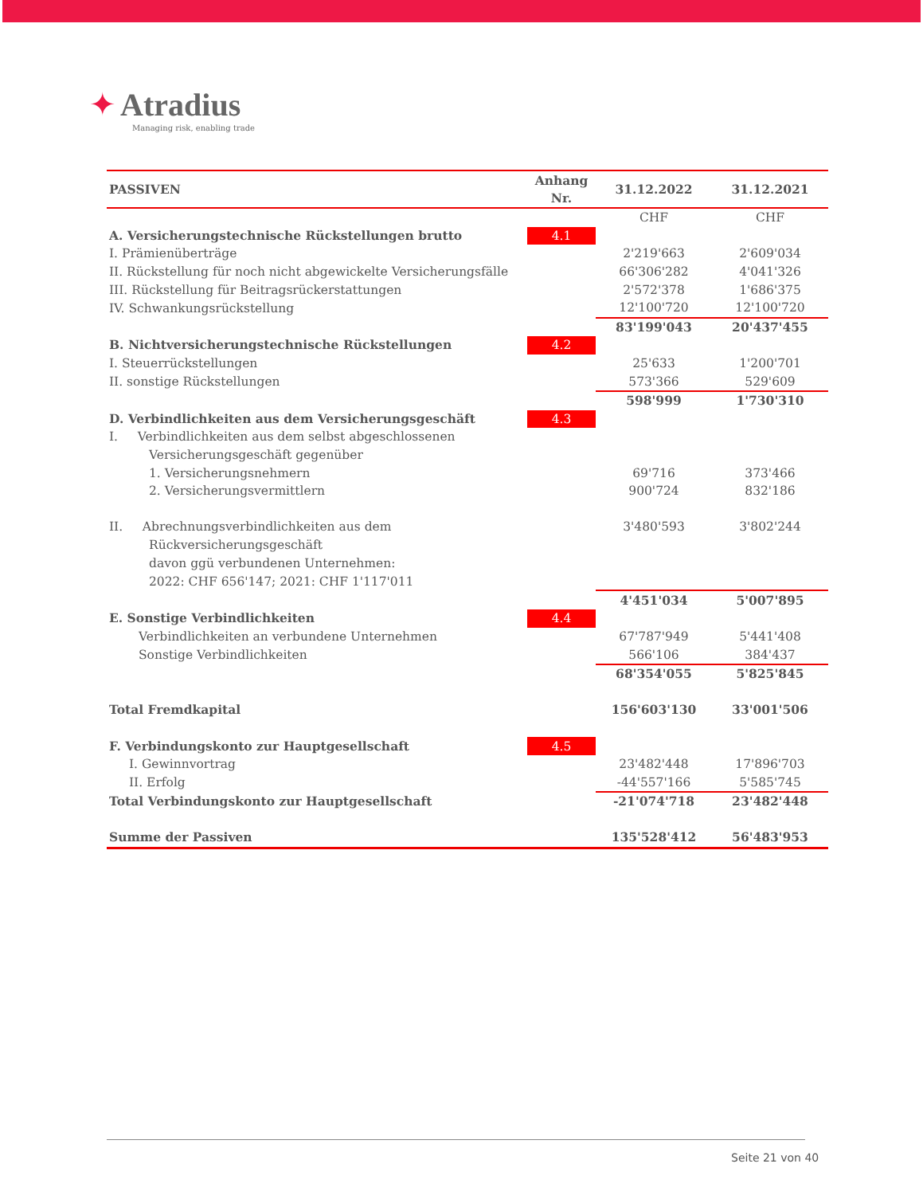✦ Atradius
Managing risk, enabling trade
| PASSIVEN | Anhang Nr. | 31.12.2022 | 31.12.2021 |
| --- | --- | --- | --- |
| | | CHF | CHF |
| A. Versicherungstechnische Rückstellungen brutto | 4.1 | | |
| I. Prämienüberträge | | 2'219'663 | 2'609'034 |
| II. Rückstellung für noch nicht abgewickelte Versicherungsfälle | | 66'306'282 | 4'041'326 |
| III. Rückstellung für Beitragsrückerstattungen | | 2'572'378 | 1'686'375 |
| IV. Schwankungsrückstellung | | 12'100'720 | 12'100'720 |
| | | 83'199'043 | 20'437'455 |
| B. Nichtversicherungstechnische Rückstellungen | 4.2 | | |
| I. Steuerrückstellungen | | 25'633 | 1'200'701 |
| II. sonstige Rückstellungen | | 573'366 | 529'609 |
| | | 598'999 | 1'730'310 |
| D. Verbindlichkeiten aus dem Versicherungsgeschäft | 4.3 | | |
| I. Verbindlichkeiten aus dem selbst abgeschlossenen | | | |
| Versicherungsgeschäft gegenüber | | | |
| 1. Versicherungsnehmern | | 69'716 | 373'466 |
| 2. Versicherungsvermittlern | | 900'724 | 832'186 |
| II. Abrechnungsverbindlichkeiten aus dem | | 3'480'593 | 3'802'244 |
| Rückversicherungsgeschäft | | | |
| davon ggü verbundenen Unternehmen: | | | |
| 2022: CHF 656'147; 2021: CHF 1'117'011 | | | |
| | | 4'451'034 | 5'007'895 |
| E. Sonstige Verbindlichkeiten | 4.4 | | |
| Verbindlichkeiten an verbundene Unternehmen | | 67'787'949 | 5'441'408 |
| Sonstige Verbindlichkeiten | | 566'106 | 384'437 |
| | | 68'354'055 | 5'825'845 |
| Total Fremdkapital | | 156'603'130 | 33'001'506 |
| F. Verbindungskonto zur Hauptgesellschaft | 4.5 | | |
| I. Gewinnvortrag | | 23'482'448 | 17'896'703 |
| II. Erfolg | | -44'557'166 | 5'585'745 |
| Total Verbindungskonto zur Hauptgesellschaft | | -21'074'718 | 23'482'448 |
| Summe der Passiven | | 135'528'412 | 56'483'953 |
Seite 21 von 40